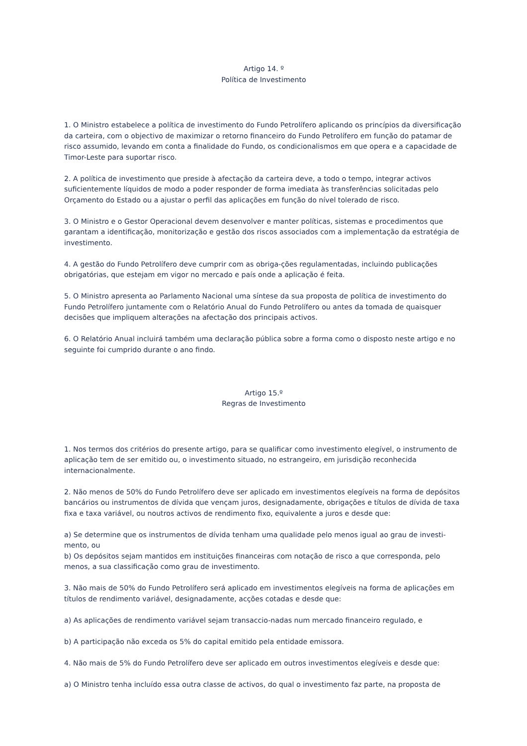Artigo 14. º
Política de Investimento
1. O Ministro estabelece a política de investimento do Fundo Petrolífero aplicando os princípios da diversificação da carteira, com o objectivo de maximizar o retorno financeiro do Fundo Petrolífero em função do patamar de risco assumido, levando em conta a finalidade do Fundo, os condicionalismos em que opera e a capacidade de Timor-Leste para suportar risco.
2. A política de investimento que preside à afectação da carteira deve, a todo o tempo, integrar activos suficientemente líquidos de modo a poder responder de forma imediata às transferências solicitadas pelo Orçamento do Estado ou a ajustar o perfil das aplicações em função do nível tolerado de risco.
3. O Ministro e o Gestor Operacional devem desenvolver e manter políticas, sistemas e procedimentos que garantam a identificação, monitorização e gestão dos riscos associados com a implementação da estratégia de investimento.
4. A gestão do Fundo Petrolífero deve cumprir com as obriga-ções regulamentadas, incluindo publicações obrigatórias, que estejam em vigor no mercado e país onde a aplicação é feita.
5. O Ministro apresenta ao Parlamento Nacional uma síntese da sua proposta de política de investimento do Fundo Petrolífero juntamente com o Relatório Anual do Fundo Petrolífero ou antes da tomada de quaisquer decisões que impliquem alterações na afectação dos principais activos.
6. O Relatório Anual incluirá também uma declaração pública sobre a forma como o disposto neste artigo e no seguinte foi cumprido durante o ano findo.
Artigo 15.º
Regras de Investimento
1. Nos termos dos critérios do presente artigo, para se qualificar como investimento elegível, o instrumento de aplicação tem de ser emitido ou, o investimento situado, no estrangeiro, em jurisdição reconhecida internacionalmente.
2. Não menos de 50% do Fundo Petrolífero deve ser aplicado em investimentos elegíveis na forma de depósitos bancários ou instrumentos de dívida que vençam juros, designadamente, obrigações e títulos de dívida de taxa fixa e taxa variável, ou noutros activos de rendimento fixo, equivalente a juros e desde que:
a) Se determine que os instrumentos de dívida tenham uma qualidade pelo menos igual ao grau de investi-mento, ou
b) Os depósitos sejam mantidos em instituições financeiras com notação de risco a que corresponda, pelo menos, a sua classificação como grau de investimento.
3. Não mais de 50% do Fundo Petrolífero será aplicado em investimentos elegíveis na forma de aplicações em títulos de rendimento variável, designadamente, acções cotadas e desde que:
a) As aplicações de rendimento variável sejam transaccio-nadas num mercado financeiro regulado, e
b) A participação não exceda os 5% do capital emitido pela entidade emissora.
4. Não mais de 5% do Fundo Petrolífero deve ser aplicado em outros investimentos elegíveis e desde que:
a) O Ministro tenha incluído essa outra classe de activos, do qual o investimento faz parte, na proposta de